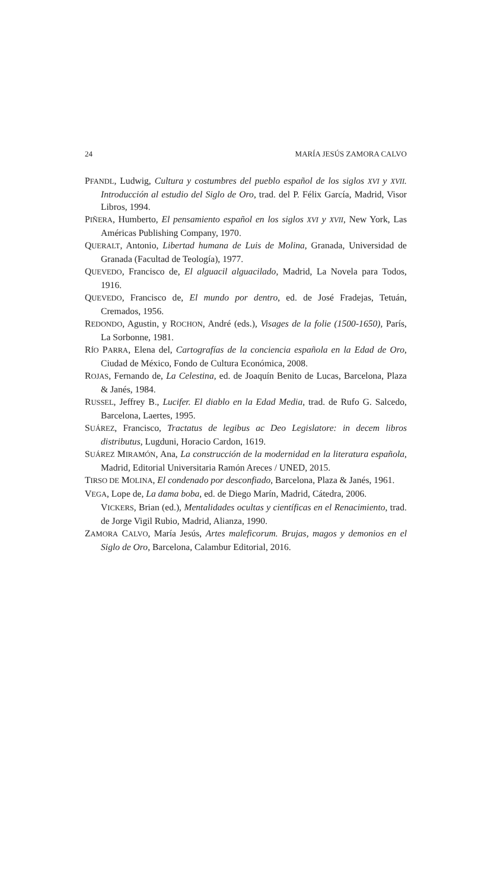24 MARÍA JESÚS ZAMORA CALVO
PFANDL, Ludwig, Cultura y costumbres del pueblo español de los siglos XVI y XVII. Introducción al estudio del Siglo de Oro, trad. del P. Félix García, Madrid, Visor Libros, 1994.
PIÑERA, Humberto, El pensamiento español en los siglos XVI y XVII, New York, Las Américas Publishing Company, 1970.
QUERALT, Antonio, Libertad humana de Luis de Molina, Granada, Universidad de Granada (Facultad de Teología), 1977.
QUEVEDO, Francisco de, El alguacil alguacilado, Madrid, La Novela para Todos, 1916.
QUEVEDO, Francisco de, El mundo por dentro, ed. de José Fradejas, Tetuán, Cremados, 1956.
REDONDO, Agustin, y ROCHON, André (eds.), Visages de la folie (1500-1650), París, La Sorbonne, 1981.
RÍO PARRA, Elena del, Cartografías de la conciencia española en la Edad de Oro, Ciudad de México, Fondo de Cultura Económica, 2008.
ROJAS, Fernando de, La Celestina, ed. de Joaquín Benito de Lucas, Barcelona, Plaza & Janés, 1984.
RUSSEL, Jeffrey B., Lucifer. El diablo en la Edad Media, trad. de Rufo G. Salcedo, Barcelona, Laertes, 1995.
SUÁREZ, Francisco, Tractatus de legibus ac Deo Legislatore: in decem libros distributus, Lugduni, Horacio Cardon, 1619.
SUÁREZ MIRAMÓN, Ana, La construcción de la modernidad en la literatura española, Madrid, Editorial Universitaria Ramón Areces / UNED, 2015.
TIRSO DE MOLINA, El condenado por desconfiado, Barcelona, Plaza & Janés, 1961.
VEGA, Lope de, La dama boba, ed. de Diego Marín, Madrid, Cátedra, 2006.
VICKERS, Brian (ed.), Mentalidades ocultas y científicas en el Renacimiento, trad. de Jorge Vigil Rubio, Madrid, Alianza, 1990.
ZAMORA CALVO, María Jesús, Artes maleficorum. Brujas, magos y demonios en el Siglo de Oro, Barcelona, Calambur Editorial, 2016.